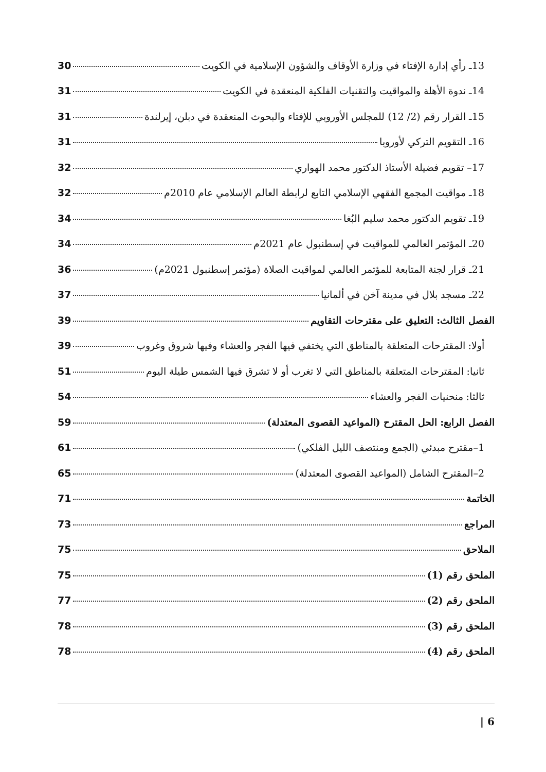13ـ رأي إدارة الإفتاء في وزارة الأوقاف والشؤون الإسلامية في الكويت 30
14ـ ندوة الأهلة والمواقيت والتقنيات الفلكية المنعقدة في الكويت 31
15ـ القرار رقم (2/ 12) للمجلس الأوروبي للإفتاء والبحوث المنعقدة في دبلن، إيرلندة 31
16ـ التقويم التركي لأوروبا 31
17– تقويم فضيلة الأستاذ الدكتور محمد الهواري 32
18ـ مواقيت المجمع الفقهي الإسلامي التابع لرابطة العالم الإسلامي عام 2010م 32
19ـ تقويم الدكتور محمد سليم البُغا 34
20ـ المؤتمر العالمي للمواقيت في إسطنبول عام 2021م 34
21ـ قرار لجنة المتابعة للمؤتمر العالمي لمواقيت الصلاة (مؤتمر إسطنبول 2021م) 36
22ـ مسجد بلال في مدينة آخن في ألمانيا 37
الفصل الثالث: التعليق على مقترحات التقاويم 39
أولا: المقترحات المتعلقة بالمناطق التي يختفي فيها الفجر والعشاء وفيها شروق وغروب 39
ثانيا: المقترحات المتعلقة بالمناطق التي لا تغرب أو لا تشرق فيها الشمس طيلة اليوم 51
ثالثا: منحنيات الفجر والعشاء 54
الفصل الرابع: الحل المقترح (المواعيد القصوى المعتدلة) 59
1–مقترح مبدئي (الجمع ومنتصف الليل الفلكي) 61
2–المقترح الشامل (المواعيد القصوى المعتدلة) 65
الخاتمة 71
المراجع 73
الملاحق 75
الملحق رقم (1) 75
الملحق رقم (2) 77
الملحق رقم (3) 78
الملحق رقم (4) 78
| 6